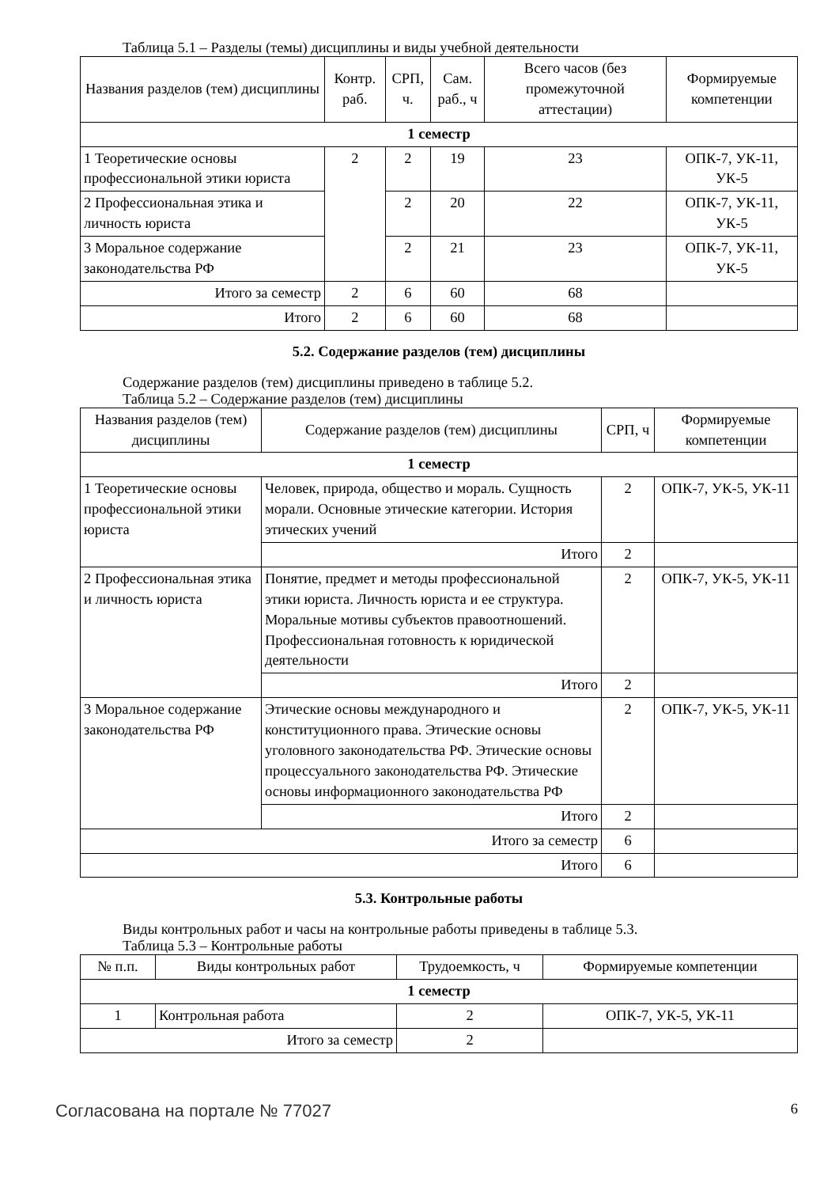Таблица 5.1 – Разделы (темы) дисциплины и виды учебной деятельности
| Названия разделов (тем) дисциплины | Контр. раб. | СРП, ч. | Сам. раб., ч | Всего часов (без промежуточной аттестации) | Формируемые компетенции |
| --- | --- | --- | --- | --- | --- |
| 1 семестр | | | | | |
| 1 Теоретические основы профессиональной этики юриста | 2 | 2 | 19 | 23 | ОПК-7, УК-11, УК-5 |
| 2 Профессиональная этика и личность юриста | | 2 | 20 | 22 | ОПК-7, УК-11, УК-5 |
| 3 Моральное содержание законодательства РФ | | 2 | 21 | 23 | ОПК-7, УК-11, УК-5 |
| Итого за семестр | 2 | 6 | 60 | 68 | |
| Итого | 2 | 6 | 60 | 68 | |
5.2. Содержание разделов (тем) дисциплины
Содержание разделов (тем) дисциплины приведено в таблице 5.2.
Таблица 5.2 – Содержание разделов (тем) дисциплины
| Названия разделов (тем) дисциплины | Содержание разделов (тем) дисциплины | СРП, ч | Формируемые компетенции |
| --- | --- | --- | --- |
| 1 семестр | | | |
| 1 Теоретические основы профессиональной этики юриста | Человек, природа, общество и мораль. Сущность морали. Основные этические категории. История этических учений | 2 | ОПК-7, УК-5, УК-11 |
| | Итого | 2 | |
| 2 Профессиональная этика и личность юриста | Понятие, предмет и методы профессиональной этики юриста. Личность юриста и ее структура. Моральные мотивы субъектов правоотношений. Профессиональная готовность к юридической деятельности | 2 | ОПК-7, УК-5, УК-11 |
| | Итого | 2 | |
| 3 Моральное содержание законодательства РФ | Этические основы международного и конституционного права. Этические основы уголовного законодательства РФ. Этические основы процессуального законодательства РФ. Этические основы информационного законодательства РФ | 2 | ОПК-7, УК-5, УК-11 |
| | Итого | 2 | |
| Итого за семестр | | 6 | |
| Итого | | 6 | |
5.3. Контрольные работы
Виды контрольных работ и часы на контрольные работы приведены в таблице 5.3.
Таблица 5.3 – Контрольные работы
| № п.п. | Виды контрольных работ | Трудоемкость, ч | Формируемые компетенции |
| --- | --- | --- | --- |
| 1 семестр | | | |
| 1 | Контрольная работа | 2 | ОПК-7, УК-5, УК-11 |
| Итого за семестр | | 2 | |
Согласована на портале № 77027 6